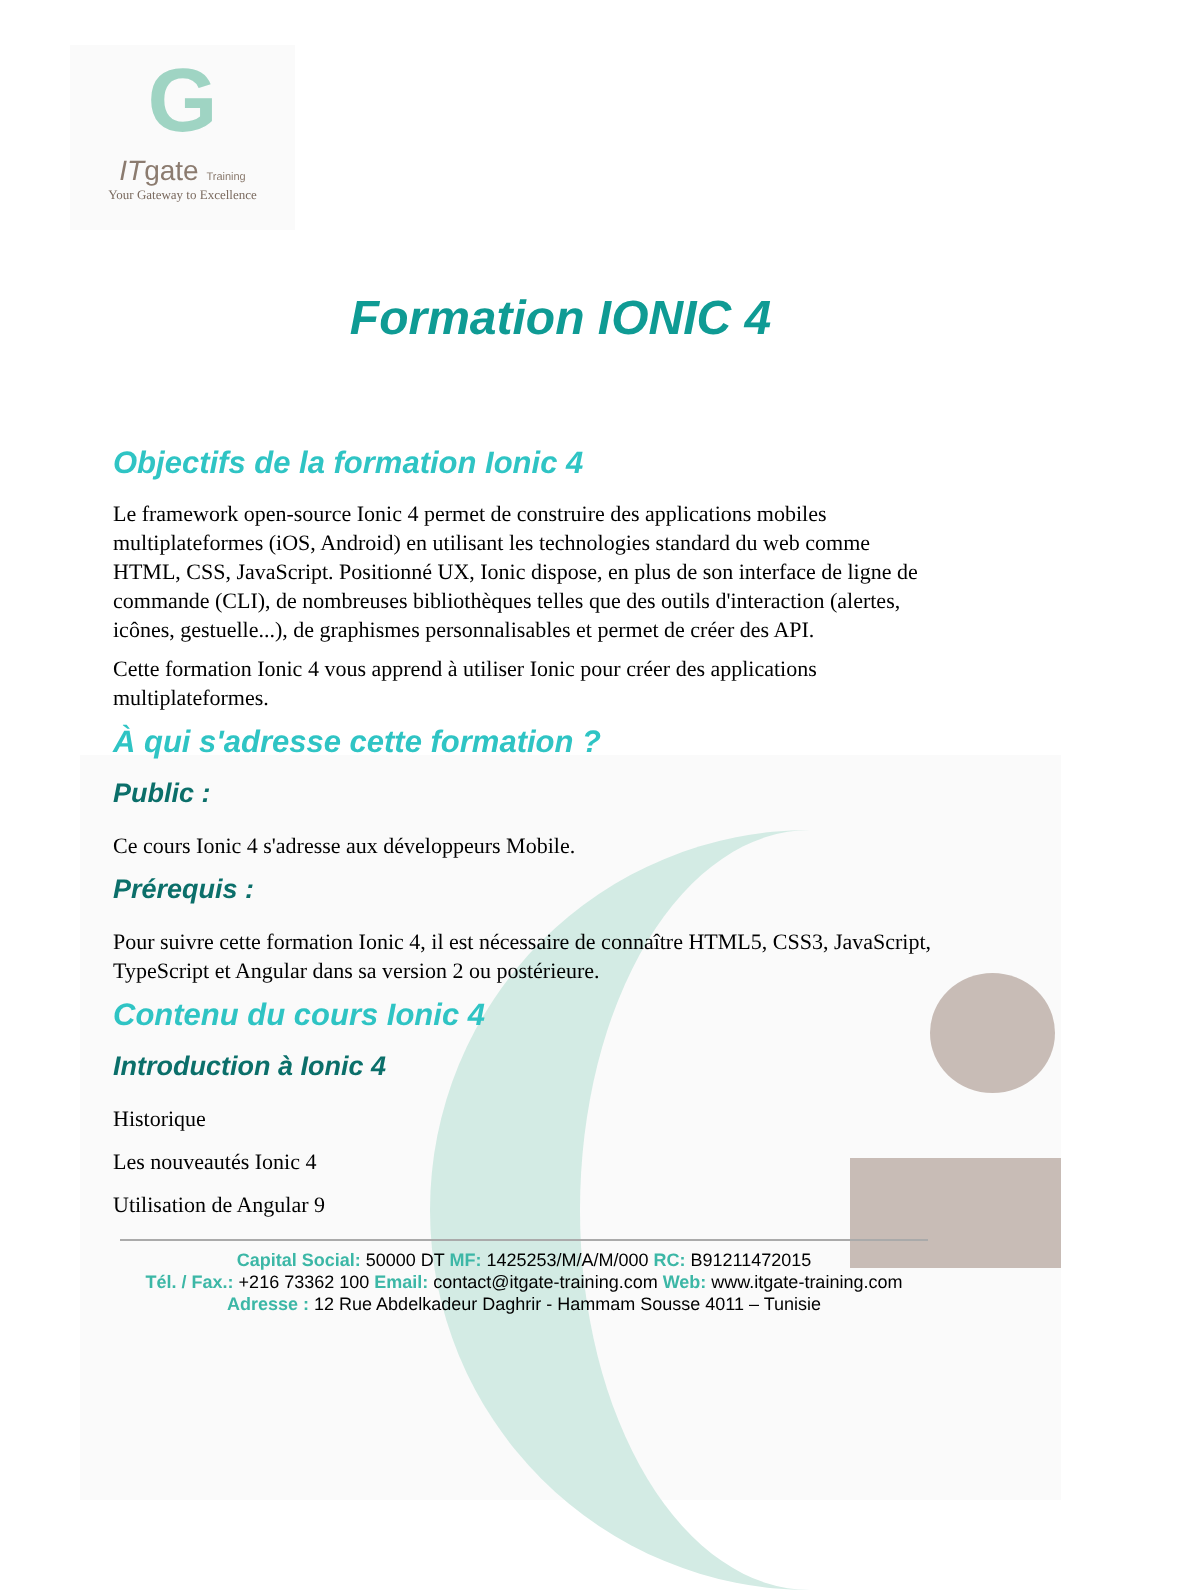G
ITgate Training
Your Gateway to Excellence
Formation IONIC 4
Objectifs de la formation Ionic 4
Le framework open-source Ionic 4 permet de construire des applications mobiles multiplateformes (iOS, Android) en utilisant les technologies standard du web comme HTML, CSS, JavaScript. Positionné UX, Ionic dispose, en plus de son interface de ligne de commande (CLI), de nombreuses bibliothèques telles que des outils d'interaction (alertes, icônes, gestuelle...), de graphismes personnalisables et permet de créer des API.
Cette formation Ionic 4 vous apprend à utiliser Ionic pour créer des applications multiplateformes.
À qui s'adresse cette formation ?
Public :
Ce cours Ionic 4 s'adresse aux développeurs Mobile.
Prérequis :
Pour suivre cette formation Ionic 4, il est nécessaire de connaître HTML5, CSS3, JavaScript, TypeScript et Angular dans sa version 2 ou postérieure.
Contenu du cours Ionic 4
Introduction à Ionic 4
Historique
Les nouveautés Ionic 4
Utilisation de Angular 9
Capital Social: 50000 DT MF: 1425253/M/A/M/000 RC: B91211472015
Tél. / Fax.: +216 73362 100 Email: contact@itgate-training.com Web: www.itgate-training.com
Adresse : 12 Rue Abdelkadeur Daghrir - Hammam Sousse 4011 – Tunisie